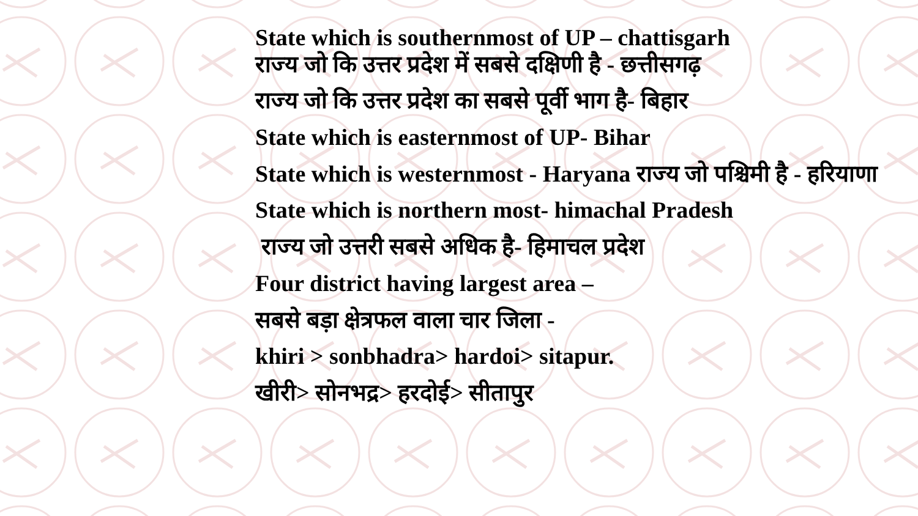State which is southernmost of UP – chattisgarh
राज्य जो कि उत्तर प्रदेश में सबसे दक्षिणी है - छत्तीसगढ़
राज्य जो कि उत्तर प्रदेश का सबसे पूर्वी भाग है- बिहार
State which is easternmost of UP- Bihar
State which is westernmost - Haryana राज्य जो पश्चिमी है - हरियाणा
State which is northern most- himachal Pradesh
राज्य जो उत्तरी सबसे अधिक है- हिमाचल प्रदेश
Four district having largest area –
सबसे बड़ा क्षेत्रफल वाला चार जिला -
khiri > sonbhadra> hardoi> sitapur.
खीरी> सोनभद्र> हरदोई> सीतापुर